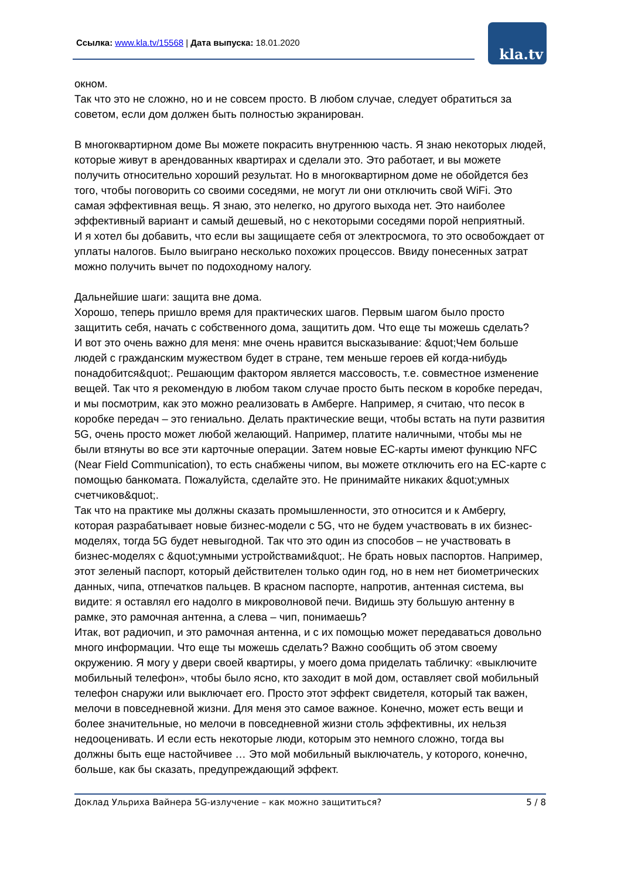Ссылка: www.kla.tv/15568 | Дата выпуска: 18.01.2020
kla.tv
окном.
Так что это не сложно, но и не совсем просто. В любом случае, следует обратиться за советом, если дом должен быть полностью экранирован.
В многоквартирном доме Вы можете покрасить внутреннюю часть. Я знаю некоторых людей, которые живут в арендованных квартирах и сделали это. Это работает, и вы можете получить относительно хороший результат. Но в многоквартирном доме не обойдется без того, чтобы поговорить со своими соседями, не могут ли они отключить свой WiFi. Это самая эффективная вещь. Я знаю, это нелегко, но другого выхода нет. Это наиболее эффективный вариант и самый дешевый, но с некоторыми соседями порой неприятный.
И я хотел бы добавить, что если вы защищаете себя от электросмога, то это освобождает от уплаты налогов. Было выиграно несколько похожих процессов. Ввиду понесенных затрат можно получить вычет по подоходному налогу.
Дальнейшие шаги: защита вне дома.
Хорошо, теперь пришло время для практических шагов. Первым шагом было просто защитить себя, начать с собственного дома, защитить дом. Что еще ты можешь сделать?
И вот это очень важно для меня: мне очень нравится высказывание: &quot;Чем больше людей с гражданским мужеством будет в стране, тем меньше героев ей когда-нибудь понадобится&quot;. Решающим фактором является массовость, т.е. совместное изменение вещей. Так что я рекомендую в любом таком случае просто быть песком в коробке передач, и мы посмотрим, как это можно реализовать в Амберге. Например, я считаю, что песок в коробке передач – это гениально. Делать практические вещи, чтобы встать на пути развития 5G, очень просто может любой желающий. Например, платите наличными, чтобы мы не были втянуты во все эти карточные операции. Затем новые EC-карты имеют функцию NFC (Near Field Communication), то есть снабжены чипом, вы можете отключить его на EC-карте с помощью банкомата. Пожалуйста, сделайте это. Не принимайте никаких &quot;умных счетчиков&quot;.
Так что на практике мы должны сказать промышленности, это относится и к Амбергу, которая разрабатывает новые бизнес-модели с 5G, что не будем участвовать в их бизнес-моделях, тогда 5G будет невыгодной. Так что это один из способов – не участвовать в бизнес-моделях с &quot;умными устройствами&quot;. Не брать новых паспортов. Например, этот зеленый паспорт, который действителен только один год, но в нем нет биометрических данных, чипа, отпечатков пальцев. В красном паспорте, напротив, антенная система, вы видите: я оставлял его надолго в микроволновой печи. Видишь эту большую антенну в рамке, это рамочная антенна, а слева – чип, понимаешь?
Итак, вот радиочип, и это рамочная антенна, и с их помощью может передаваться довольно много информации. Что еще ты можешь сделать? Важно сообщить об этом своему окружению. Я могу у двери своей квартиры, у моего дома приделать табличку: «выключите мобильный телефон», чтобы было ясно, кто заходит в мой дом, оставляет свой мобильный телефон снаружи или выключает его. Просто этот эффект свидетеля, который так важен, мелочи в повседневной жизни. Для меня это самое важное. Конечно, может есть вещи и более значительные, но мелочи в повседневной жизни столь эффективны, их нельзя недооценивать. И если есть некоторые люди, которым это немного сложно, тогда вы должны быть еще настойчивее … Это мой мобильный выключатель, у которого, конечно, больше, как бы сказать, предупреждающий эффект.
Доклад Ульриха Вайнера 5G-излучение – как можно защититься? 5 / 8